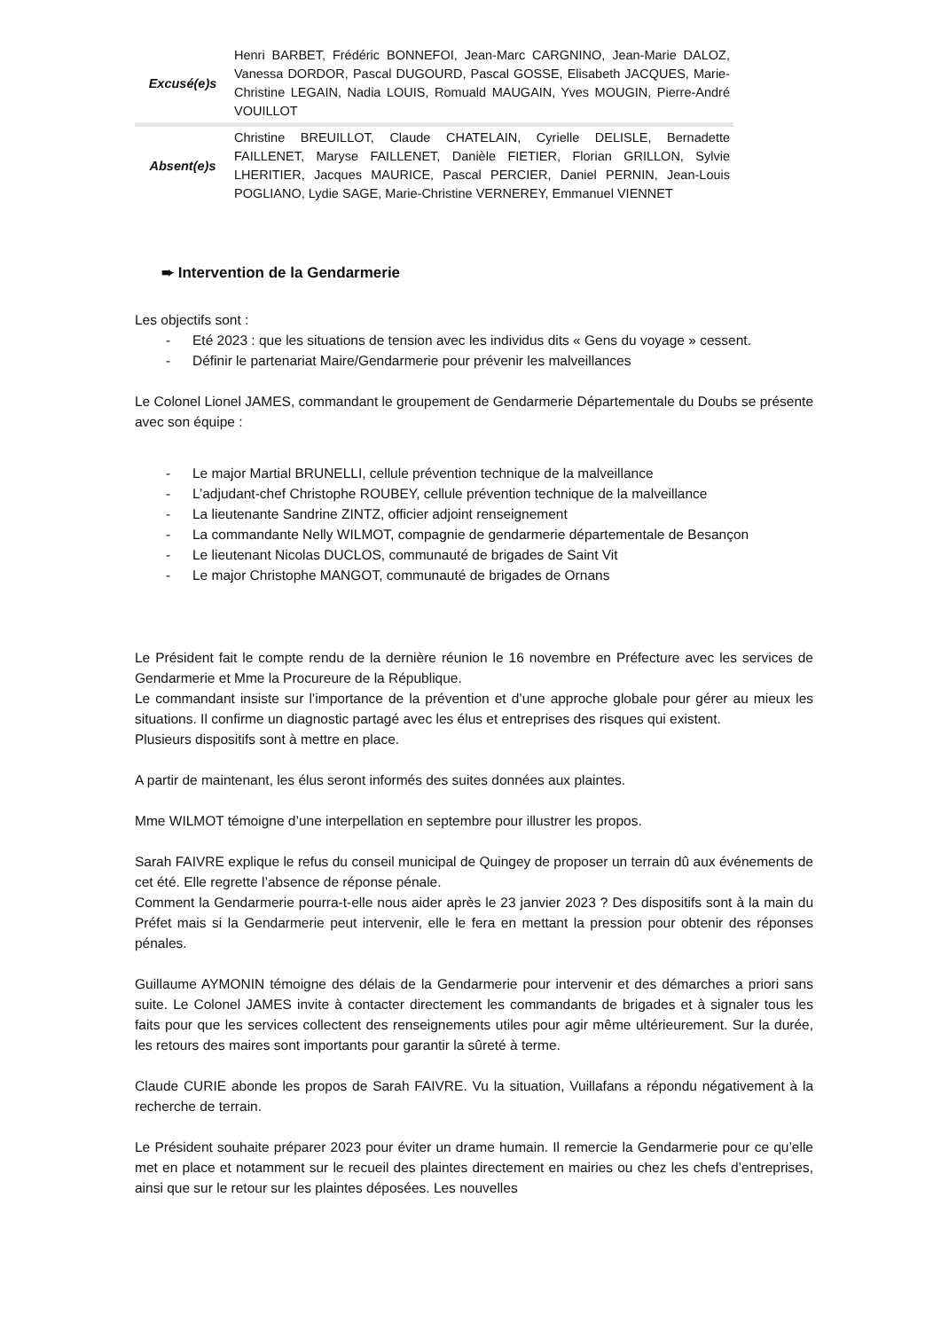| Excusé(e)s | Henri BARBET, Frédéric BONNEFOI, Jean-Marc CARGNINO, Jean-Marie DALOZ, Vanessa DORDOR, Pascal DUGOURD, Pascal GOSSE, Elisabeth JACQUES, Marie-Christine LEGAIN, Nadia LOUIS, Romuald MAUGAIN, Yves MOUGIN, Pierre-André VOUILLOT |
| Absent(e)s | Christine BREUILLOT, Claude CHATELAIN, Cyrielle DELISLE, Bernadette FAILLENET, Maryse FAILLENET, Danièle FIETIER, Florian GRILLON, Sylvie LHERITIER, Jacques MAURICE, Pascal PERCIER, Daniel PERNIN, Jean-Louis POGLIANO, Lydie SAGE, Marie-Christine VERNEREY, Emmanuel VIENNET |
➨ Intervention de la Gendarmerie
Les objectifs sont :
- Eté 2023 : que les situations de tension avec les individus dits « Gens du voyage » cessent.
- Définir le partenariat Maire/Gendarmerie pour prévenir les malveillances
Le Colonel Lionel JAMES, commandant le groupement de Gendarmerie Départementale du Doubs se présente avec son équipe :
- Le major Martial BRUNELLI, cellule prévention technique de la malveillance
- L’adjudant-chef Christophe ROUBEY, cellule prévention technique de la malveillance
- La lieutenante Sandrine ZINTZ, officier adjoint renseignement
- La commandante Nelly WILMOT, compagnie de gendarmerie départementale de Besançon
- Le lieutenant Nicolas DUCLOS, communauté de brigades de Saint Vit
- Le major Christophe MANGOT, communauté de brigades de Ornans
Le Président fait le compte rendu de la dernière réunion le 16 novembre en Préfecture avec les services de Gendarmerie et Mme la Procureure de la République.
Le commandant insiste sur l’importance de la prévention et d’une approche globale pour gérer au mieux les situations. Il confirme un diagnostic partagé avec les élus et entreprises des risques qui existent.
Plusieurs dispositifs sont à mettre en place.
A partir de maintenant, les élus seront informés des suites données aux plaintes.
Mme WILMOT témoigne d’une interpellation en septembre pour illustrer les propos.
Sarah FAIVRE explique le refus du conseil municipal de Quingey de proposer un terrain dû aux événements de cet été. Elle regrette l’absence de réponse pénale.
Comment la Gendarmerie pourra-t-elle nous aider après le 23 janvier 2023 ? Des dispositifs sont à la main du Préfet mais si la Gendarmerie peut intervenir, elle le fera en mettant la pression pour obtenir des réponses pénales.
Guillaume AYMONIN témoigne des délais de la Gendarmerie pour intervenir et des démarches a priori sans suite. Le Colonel JAMES invite à contacter directement les commandants de brigades et à signaler tous les faits pour que les services collectent des renseignements utiles pour agir même ultérieurement. Sur la durée, les retours des maires sont importants pour garantir la sûreté à terme.
Claude CURIE abonde les propos de Sarah FAIVRE. Vu la situation, Vuillafans a répondu négativement à la recherche de terrain.
Le Président souhaite préparer 2023 pour éviter un drame humain. Il remercie la Gendarmerie pour ce qu’elle met en place et notamment sur le recueil des plaintes directement en mairies ou chez les chefs d’entreprises, ainsi que sur le retour sur les plaintes déposées. Les nouvelles